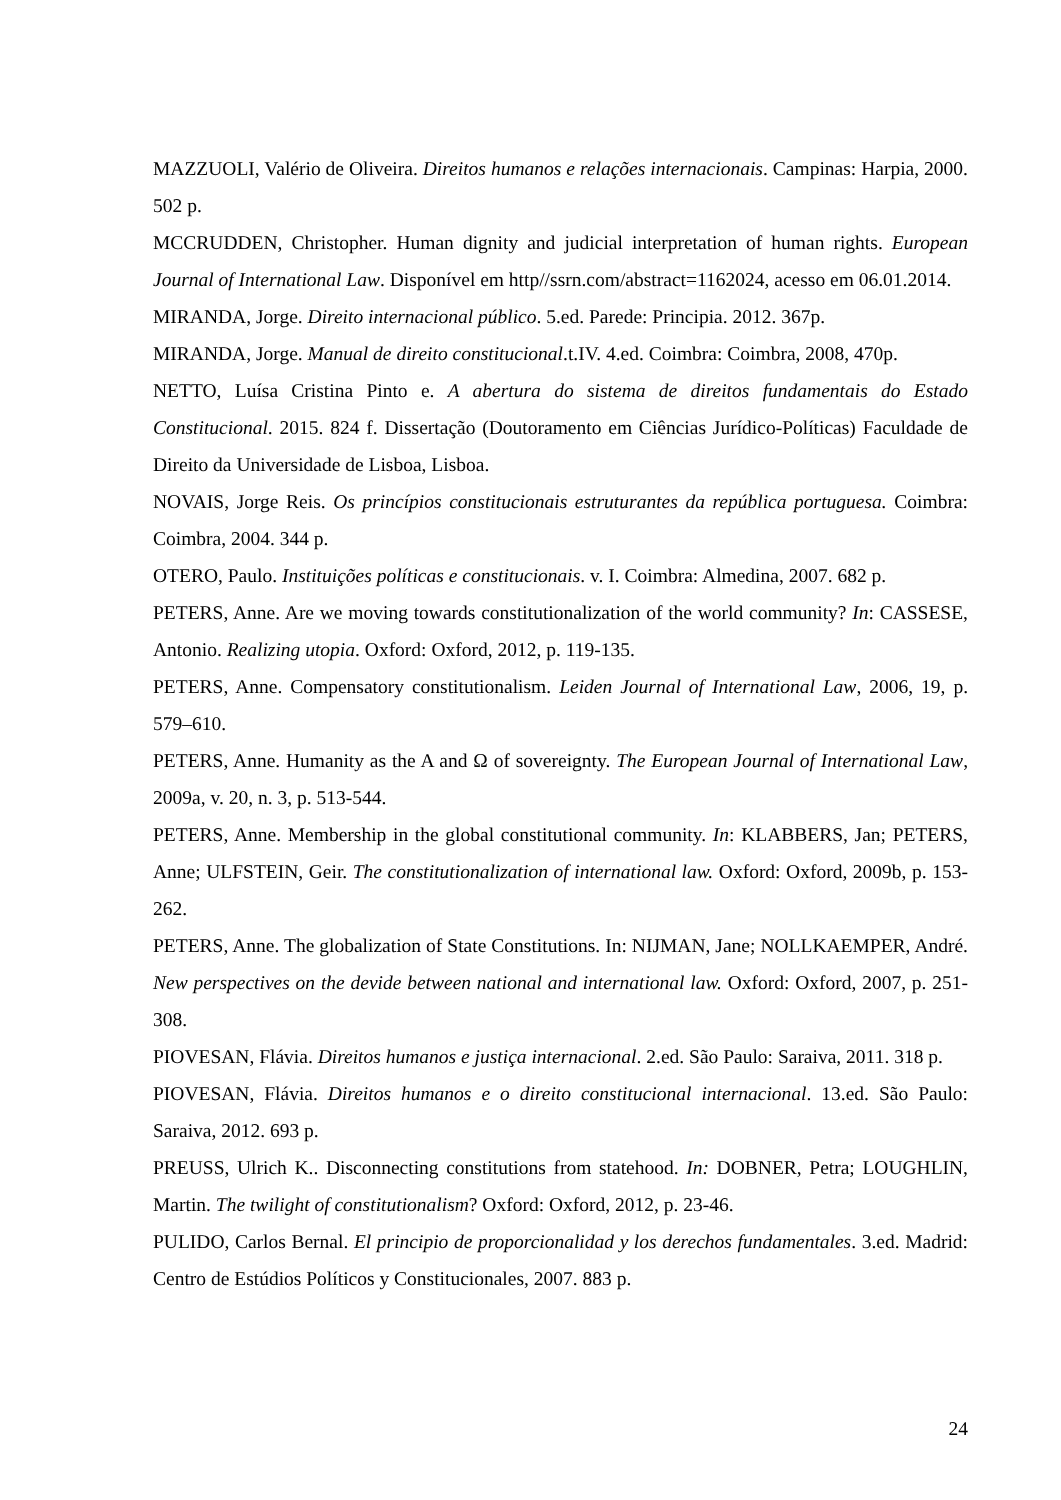MAZZUOLI, Valério de Oliveira. Direitos humanos e relações internacionais. Campinas: Harpia, 2000. 502 p.
MCCRUDDEN, Christopher. Human dignity and judicial interpretation of human rights. European Journal of International Law. Disponível em http//ssrn.com/abstract=1162024, acesso em 06.01.2014.
MIRANDA, Jorge. Direito internacional público. 5.ed. Parede: Principia. 2012. 367p.
MIRANDA, Jorge. Manual de direito constitucional.t.IV. 4.ed. Coimbra: Coimbra, 2008, 470p.
NETTO, Luísa Cristina Pinto e. A abertura do sistema de direitos fundamentais do Estado Constitucional. 2015. 824 f. Dissertação (Doutoramento em Ciências Jurídico-Políticas) Faculdade de Direito da Universidade de Lisboa, Lisboa.
NOVAIS, Jorge Reis. Os princípios constitucionais estruturantes da república portuguesa. Coimbra: Coimbra, 2004. 344 p.
OTERO, Paulo. Instituições políticas e constitucionais. v. I. Coimbra: Almedina, 2007. 682 p.
PETERS, Anne. Are we moving towards constitutionalization of the world community? In: CASSESE, Antonio. Realizing utopia. Oxford: Oxford, 2012, p. 119-135.
PETERS, Anne. Compensatory constitutionalism. Leiden Journal of International Law, 2006, 19, p. 579–610.
PETERS, Anne. Humanity as the A and Ω of sovereignty. The European Journal of International Law, 2009a, v. 20, n. 3, p. 513-544.
PETERS, Anne. Membership in the global constitutional community. In: KLABBERS, Jan; PETERS, Anne; ULFSTEIN, Geir. The constitutionalization of international law. Oxford: Oxford, 2009b, p. 153-262.
PETERS, Anne. The globalization of State Constitutions. In: NIJMAN, Jane; NOLLKAEMPER, André. New perspectives on the devide between national and international law. Oxford: Oxford, 2007, p. 251-308.
PIOVESAN, Flávia. Direitos humanos e justiça internacional. 2.ed. São Paulo: Saraiva, 2011. 318 p.
PIOVESAN, Flávia. Direitos humanos e o direito constitucional internacional. 13.ed. São Paulo: Saraiva, 2012. 693 p.
PREUSS, Ulrich K.. Disconnecting constitutions from statehood. In: DOBNER, Petra; LOUGHLIN, Martin. The twilight of constitutionalism? Oxford: Oxford, 2012, p. 23-46.
PULIDO, Carlos Bernal. El principio de proporcionalidad y los derechos fundamentales. 3.ed. Madrid: Centro de Estúdios Políticos y Constitucionales, 2007. 883 p.
24